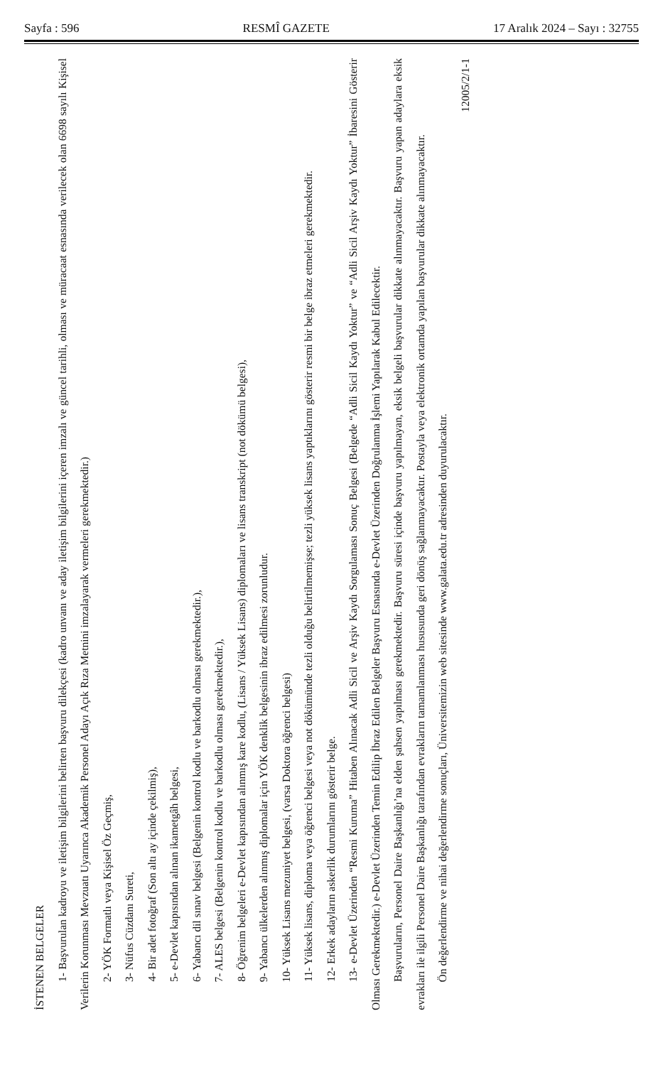Sayfa : 596 RESMÎ GAZETE 17 Aralık 2024 – Sayı : 32755
İSTENEN BELGELER
1- Başvurulan kadroyu ve iletişim bilgilerini belirten başvuru dilekçesi (kadro unvanı ve aday iletişim bilgilerini içeren imzalı ve güncel tarihli, olması ve müracaat esnasında verilecek olan 6698 sayılı Kişisel Verilerin Korunması Mevzuatı Uyarınca Akademik Personel Adayı Açık Rıza Metnini imzalayarak vermeleri gerekmektedir.)
2- YÖK Formatlı veya Kişisel Öz Geçmiş,
3- Nüfus Cüzdanı Sureti,
4- Bir adet fotoğraf (Son altı ay içinde çekilmiş),
5- e-Devlet kapısından alınan ikametgâh belgesi,
6- Yabancı dil sınav belgesi (Belgenin kontrol kodlu ve barkodlu olması gerekmektedir.),
7- ALES belgesi (Belgenin kontrol kodlu ve barkodlu olması gerekmektedir.),
8- Öğrenim belgeleri e-Devlet kapısından alınmış kare kodlu, (Lisans / Yüksek Lisans) diplomaları ve lisans transkript (not dökümü belgesi),
9- Yabancı ülkelerden alınmış diplomalar için YÖK denklik belgesinin ibraz edilmesi zorunludur.
10- Yüksek Lisans mezuniyet belgesi, (varsa Doktora öğrenci belgesi)
11- Yüksek lisans, diploma veya öğrenci belgesi veya not dökümünde tezli olduğu belirtilmemişse; tezli yüksek lisans yaptıklarını gösterir resmi bir belge ibraz etmeleri gerekmektedir.
12- Erkek adayların askerlik durumlarını gösterir belge.
13- e-Devlet Üzerinden “Resmi Kuruma” Hitaben Alınacak Adli Sicil ve Arşiv Kaydı Sorgulaması Sonuç Belgesi (Belgede “Adli Sicil Kaydı Yoktur” ve “Adli Sicil Arşiv Kaydı Yoktur” İbaresini Gösterir Olması Gerekmektedir.) e-Devlet Üzerinden Temin Edilip İbraz Edilen Belgeler Başvuru Esnasında e-Devlet Üzerinden Doğrulanma İşlemi Yapılarak Kabul Edilecektir.
Başvuruların, Personel Daire Başkanlığı’na elden şahsen yapılması gerekmektedir. Başvuru süresi içinde başvuru yapılmayan, eksik belgeli başvurular dikkate alınmayacaktır. Başvuru yapan adaylara eksik evrakları ile ilgili Personel Daire Başkanlığı tarafından evrakların tamamlanması hususunda geri dönüş sağlanmayacaktır. Postayla veya elektronik ortamda yapılan başvurular dikkate alınmayacaktır.
Ön değerlendirme ve nihai değerlendirme sonuçları, Üniversitemizin web sitesinde www.galata.edu.tr adresinden duyurulacaktır.
12005/2/1-1